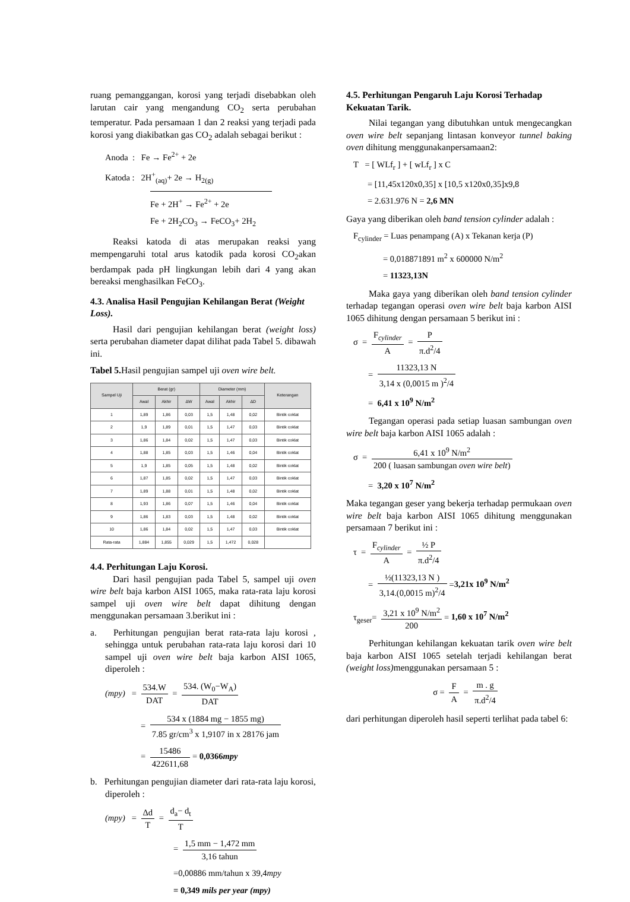ruang pemanggangan, korosi yang terjadi disebabkan oleh larutan cair yang mengandung CO<sub>2</sub> serta perubahan temperatur. Pada persamaan 1 dan 2 reaksi yang terjadi pada korosi yang diakibatkan gas CO<sub>2</sub> adalah sebagai berikut :
Anoda : Fe → Fe<sup>2+</sup> + 2e
Katoda : 2H<sup>+</sup><sub>(aq)</sub>+ 2e → H<sub>2(g)</sub>
Fe + 2H<sup>+</sup> → Fe<sup>2+</sup> + 2e
Fe + 2H<sub>2</sub>CO<sub>3</sub> → FeCO<sub>3</sub>+ 2H<sub>2</sub>
Reaksi katoda di atas merupakan reaksi yang mempengaruhi total arus katodik pada korosi CO<sub>2</sub>akan berdampak pada pH lingkungan lebih dari 4 yang akan bereaksi menghasilkan FeCO<sub>3</sub>.
4.3. Analisa Hasil Pengujian Kehilangan Berat (Weight Loss).
Hasil dari pengujian kehilangan berat (weight loss) serta perubahan diameter dapat dilihat pada Tabel 5. dibawah ini.
Tabel 5. Hasil pengujian sampel uji oven wire belt.
| Sampel Uji | Berat (gr) | | | Diameter (mm) | | | Keterangan |
| --- | --- | --- | --- | --- | --- | --- | --- |
| | Awal | Akhir | ΔW | Awal | Akhir | ΔD | |
| 1 | 1,89 | 1,86 | 0,03 | 1,5 | 1,48 | 0,02 | Bintik coklat |
| 2 | 1,9 | 1,89 | 0,01 | 1,5 | 1,47 | 0,03 | Bintik coklat |
| 3 | 1,86 | 1,84 | 0,02 | 1,5 | 1,47 | 0,03 | Bintik coklat |
| 4 | 1,88 | 1,85 | 0,03 | 1,5 | 1,46 | 0,04 | Bintik coklat |
| 5 | 1,9 | 1,85 | 0,05 | 1,5 | 1,48 | 0,02 | Bintik coklat |
| 6 | 1,87 | 1,85 | 0,02 | 1,5 | 1,47 | 0,03 | Bintik coklat |
| 7 | 1,89 | 1,88 | 0,01 | 1,5 | 1,48 | 0,02 | Bintik coklat |
| 8 | 1,93 | 1,86 | 0,07 | 1,5 | 1,46 | 0,04 | Bintik coklat |
| 9 | 1,86 | 1,83 | 0,03 | 1,5 | 1,48 | 0,02 | Bintik coklat |
| 10 | 1,86 | 1,84 | 0,02 | 1,5 | 1,47 | 0,03 | Bintik coklat |
| Rata-rata | 1,884 | 1,855 | 0,029 | 1,5 | 1,472 | 0,028 | |
4.4. Perhitungan Laju Korosi.
Dari hasil pengujian pada Tabel 5, sampel uji oven wire belt baja karbon AISI 1065, maka rata-rata laju korosi sampel uji oven wire belt dapat dihitung dengan menggunakan persamaan 3.berikut ini :
a. Perhitungan pengujian berat rata-rata laju korosi , sehingga untuk perubahan rata-rata laju korosi dari 10 sampel uji oven wire belt baja karbon AISI 1065, diperoleh :
(mpy) = 534.W DAT = 534. (W<sub>0</sub>−W<sub>A</sub>) DAT
= 534 x (1884 mg − 1855 mg) 7.85 gr/cm<sup>3</sup> x 1,9107 in x 28176 jam
= 15486 422611,68 = 0,0366mpy
b. Perhitungan pengujian diameter dari rata-rata laju korosi, diperoleh :
(mpy) = Δd T = d<sub>a</sub>− d<sub>t</sub> T
= 1,5 mm − 1,472 mm 3,16 tahun
=0,00886 mm/tahun x 39,4mpy
= 0,349 mils per year (mpy)
4.5. Perhitungan Pengaruh Laju Korosi Terhadap Kekuatan Tarik.
Nilai tegangan yang dibutuhkan untuk mengecangkan oven wire belt sepanjang lintasan konveyor tunnel baking oven dihitung menggunakanpersamaan2:
T = [ WLf<sub>r</sub> ] + [ wLf<sub>r</sub> ] x C
= [11,45x120x0,35] x [10,5 x120x0,35]x9,8
= 2.631.976 N = 2,6 MN
Gaya yang diberikan oleh band tension cylinder adalah :
F<sub>cylinder</sub> = Luas penampang (A) x Tekanan kerja (P)
= 0,018871891 m<sup>2</sup> x 600000 N/m<sup>2</sup>
= 11323,13N
Maka gaya yang diberikan oleh band tension cylinder terhadap tegangan operasi oven wire belt baja karbon AISI 1065 dihitung dengan persamaan 5 berikut ini :
σ = F<sub>cylinder</sub> A = P π.d<sup>2</sup>/4
= 11323,13 N 3,14 x (0,0015 m )<sup>2</sup>/4
= 6,41 x 10<sup>9</sup> N/m<sup>2</sup>
Tegangan operasi pada setiap luasan sambungan oven wire belt baja karbon AISI 1065 adalah :
σ = 6,41 x 10<sup>9</sup> N/m<sup>2</sup> 200 ( luasan sambungan oven wire belt)
= 3,20 x 10<sup>7</sup> N/m<sup>2</sup>
Maka tegangan geser yang bekerja terhadap permukaan oven wire belt baja karbon AISI 1065 dihitung menggunakan persamaan 7 berikut ini :
τ = F<sub>cylinder</sub> A = ½ P π.d<sup>2</sup>/4
= ½(11323,13 N ) 3,14.(0,0015 m)<sup>2</sup>/4 =3,21x 10<sup>9</sup> N/m<sup>2</sup>
τ<sub>geser</sub>= 3,21 x 10<sup>9</sup> N/m<sup>2</sup> 200 = 1,60 x 10<sup>7</sup> N/m<sup>2</sup>
Perhitungan kehilangan kekuatan tarik oven wire belt baja karbon AISI 1065 setelah terjadi kehilangan berat (weight loss) menggunakan persamaan 5 :
σ = F A = m . g π.d<sup>2</sup>/4
dari perhitungan diperoleh hasil seperti terlihat pada tabel 6: